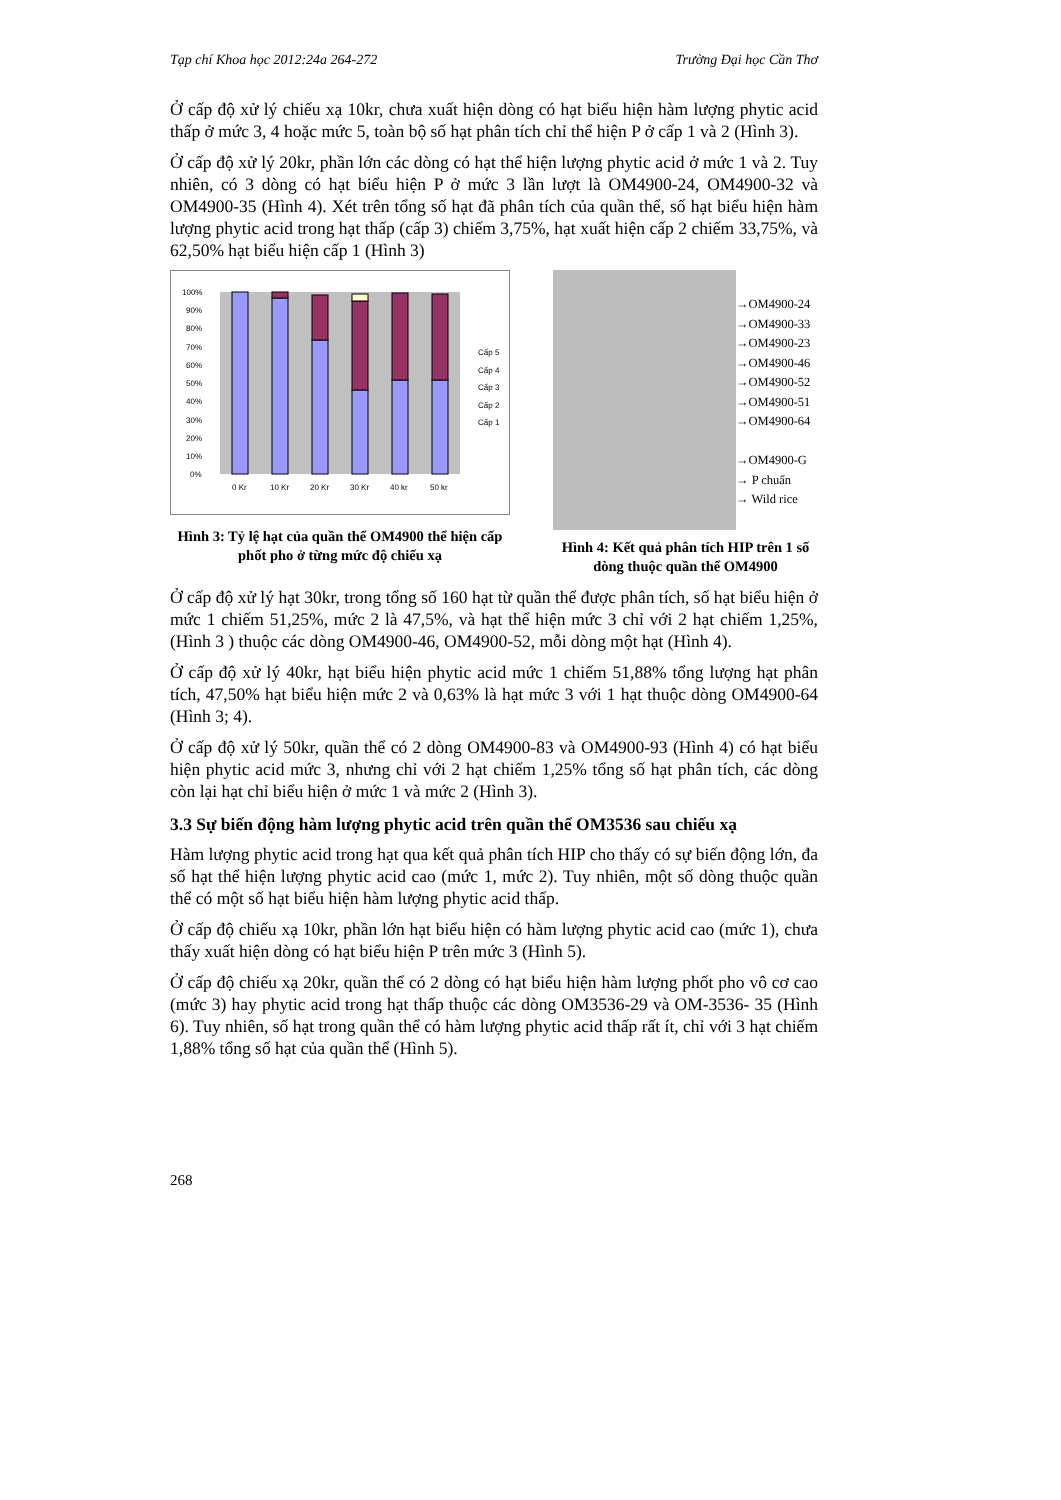Tạp chí Khoa học 2012:24a 264-272 Trường Đại học Cần Thơ
Ở cấp độ xử lý chiếu xạ 10kr, chưa xuất hiện dòng có hạt biểu hiện hàm lượng phytic acid thấp ở mức 3, 4 hoặc mức 5, toàn bộ số hạt phân tích chỉ thể hiện P ở cấp 1 và 2 (Hình 3).
Ở cấp độ xử lý 20kr, phần lớn các dòng có hạt thể hiện lượng phytic acid ở mức 1 và 2. Tuy nhiên, có 3 dòng có hạt biểu hiện P ở mức 3 lần lượt là OM4900-24, OM4900-32 và OM4900-35 (Hình 4). Xét trên tổng số hạt đã phân tích của quần thể, số hạt biểu hiện hàm lượng phytic acid trong hạt thấp (cấp 3) chiếm 3,75%, hạt xuất hiện cấp 2 chiếm 33,75%, và 62,50% hạt biểu hiện cấp 1 (Hình 3)
0%
10%
20%
30%
40%
50%
60%
70%
80%
90%
100%
0 Kr
10 Kr
20 Kr
30 Kr
40 kr
50 kr
Cấp 5
Cấp 4
Cấp 3
Cấp 2
Cấp 1
Hình 3: Tỷ lệ hạt của quần thể OM4900 thể hiện cấp phốt pho ở từng mức độ chiếu xạ
→OM4900-24
→OM4900-33
→OM4900-23
→OM4900-46
→OM4900-52
→OM4900-51
→OM4900-64
→OM4900-G
→ P chuẩn
→ Wild rice
Hình 4: Kết quả phân tích HIP trên 1 số dòng thuộc quần thể OM4900
Ở cấp độ xử lý hạt 30kr, trong tổng số 160 hạt từ quần thể được phân tích, số hạt biểu hiện ở mức 1 chiếm 51,25%, mức 2 là 47,5%, và hạt thể hiện mức 3 chỉ với 2 hạt chiếm 1,25%, (Hình 3 ) thuộc các dòng OM4900-46, OM4900-52, mỗi dòng một hạt (Hình 4).
Ở cấp độ xử lý 40kr, hạt biểu hiện phytic acid mức 1 chiếm 51,88% tổng lượng hạt phân tích, 47,50% hạt biểu hiện mức 2 và 0,63% là hạt mức 3 với 1 hạt thuộc dòng OM4900-64 (Hình 3; 4).
Ở cấp độ xử lý 50kr, quần thể có 2 dòng OM4900-83 và OM4900-93 (Hình 4) có hạt biểu hiện phytic acid mức 3, nhưng chỉ với 2 hạt chiếm 1,25% tổng số hạt phân tích, các dòng còn lại hạt chỉ biểu hiện ở mức 1 và mức 2 (Hình 3).
3.3 Sự biến động hàm lượng phytic acid trên quần thể OM3536 sau chiếu xạ
Hàm lượng phytic acid trong hạt qua kết quả phân tích HIP cho thấy có sự biến động lớn, đa số hạt thể hiện lượng phytic acid cao (mức 1, mức 2). Tuy nhiên, một số dòng thuộc quần thể có một số hạt biểu hiện hàm lượng phytic acid thấp.
Ở cấp độ chiếu xạ 10kr, phần lớn hạt biểu hiện có hàm lượng phytic acid cao (mức 1), chưa thấy xuất hiện dòng có hạt biểu hiện P trên mức 3 (Hình 5).
Ở cấp độ chiếu xạ 20kr, quần thể có 2 dòng có hạt biểu hiện hàm lượng phốt pho vô cơ cao (mức 3) hay phytic acid trong hạt thấp thuộc các dòng OM3536-29 và OM-3536- 35 (Hình 6). Tuy nhiên, số hạt trong quần thể có hàm lượng phytic acid thấp rất ít, chỉ với 3 hạt chiếm 1,88% tổng số hạt của quần thể (Hình 5).
268